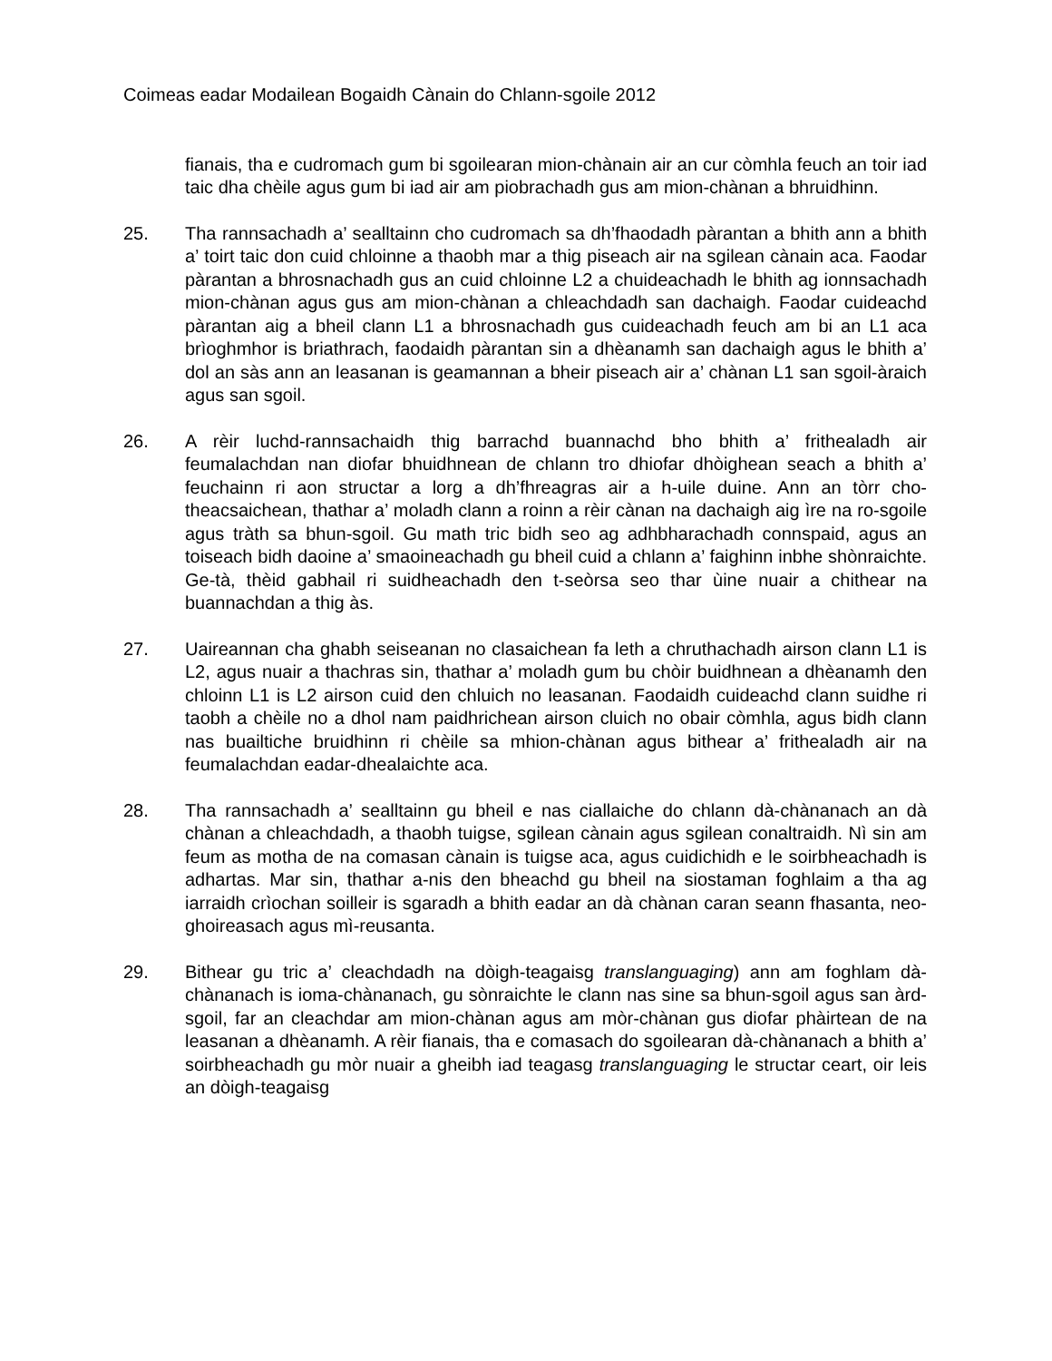Coimeas eadar Modailean Bogaidh Cànain do Chlann-sgoile 2012
fianais, tha e cudromach gum bi sgoilearan mion-chànain air an cur còmhla feuch an toir iad taic dha chèile agus gum bi iad air am piobrachadh gus am mion-chànan a bhruidhinn.
25. Tha rannsachadh a’ sealltainn cho cudromach sa dh’fhaodadh pàrantan a bhith ann a bhith a’ toirt taic don cuid chloinne a thaobh mar a thig piseach air na sgilean cànain aca. Faodar pàrantan a bhrosnachadh gus an cuid chloinne L2 a chuideachadh le bhith ag ionnsachadh mion-chànan agus gus am mion-chànan a chleachdadh san dachaigh. Faodar cuideachd pàrantan aig a bheil clann L1 a bhrosnachadh gus cuideachadh feuch am bi an L1 aca brìoghmhor is briathrach, faodaidh pàrantan sin a dhèanamh san dachaigh agus le bhith a’ dol an sàs ann an leasanan is geamannan a bheir piseach air a’ chànan L1 san sgoil-àraich agus san sgoil.
26. A rèir luchd-rannsachaidh thig barrachd buannachd bho bhith a’ frithealadh air feumalachdan nan diofar bhuidhnean de chlann tro dhiofar dhòighean seach a bhith a’ feuchainn ri aon structar a lorg a dh’fhreagras air a h-uile duine. Ann an tòrr cho-theacsaichean, thathar a’ moladh clann a roinn a rèir cànan na dachaigh aig ìre na ro-sgoile agus tràth sa bhun-sgoil. Gu math tric bidh seo ag adhbharachadh connspaid, agus an toiseach bidh daoine a’ smaoineachadh gu bheil cuid a chlann a’ faighinn inbhe shònraichte. Ge-tà, thèid gabhail ri suidheachadh den t-seòrsa seo thar ùine nuair a chithear na buannachdan a thig às.
27. Uaireannan cha ghabh seiseanan no clasaichean fa leth a chruthachadh airson clann L1 is L2, agus nuair a thachras sin, thathar a’ moladh gum bu chòir buidhnean a dhèanamh den chloinn L1 is L2 airson cuid den chluich no leasanan. Faodaidh cuideachd clann suidhe ri taobh a chèile no a dhol nam paidhrichean airson cluich no obair còmhla, agus bidh clann nas buailtiche bruidhinn ri chèile sa mhion-chànan agus bithear a’ frithealadh air na feumalachdan eadar-dhealaichte aca.
28. Tha rannsachadh a’ sealltainn gu bheil e nas ciallaiche do chlann dà-chànanach an dà chànan a chleachdadh, a thaobh tuigse, sgilean cànain agus sgilean conaltraidh. Nì sin am feum as motha de na comasan cànain is tuigse aca, agus cuidichidh e le soirbheachadh is adhartas. Mar sin, thathar a-nis den bheachd gu bheil na siostaman foghlaim a tha ag iarraidh crìochan soilleir is sgaradh a bhith eadar an dà chànan caran seann fhasanta, neo-ghoireasach agus mì-reusanta.
29. Bithear gu tric a’ cleachdadh na dòigh-teagaisg translanguaging) ann am foghlam dà-chànanach is ioma-chànanach, gu sònraichte le clann nas sine sa bhun-sgoil agus san àrd-sgoil, far an cleachdar am mion-chànan agus am mòr-chànan gus diofar phàirtean de na leasanan a dhèanamh. A rèir fianais, tha e comasach do sgoilearan dà-chànanach a bhith a’ soirbheachadh gu mòr nuair a gheibh iad teagasg translanguaging le structar ceart, oir leis an dòigh-teagaisg